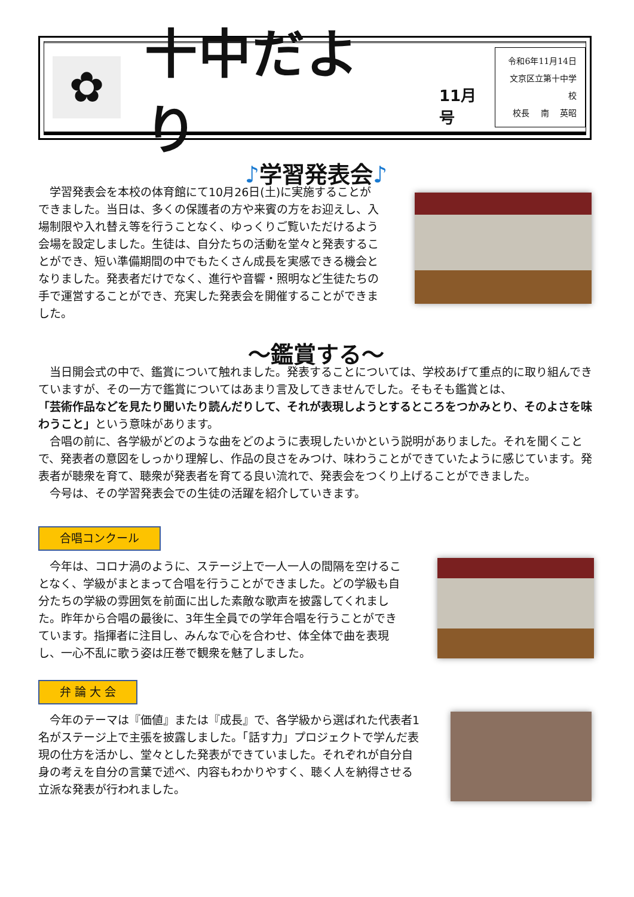✿
十中だより
11月号
令和6年11月14日
文京区立第十中学校
校長　 南　 英昭
♪学習発表会♪
　学習発表会を本校の体育館にて10月26日(土)に実施することができました。当日は、多くの保護者の方や来賓の方をお迎えし、入場制限や入れ替え等を行うことなく、ゆっくりご覧いただけるよう会場を設定しました。生徒は、自分たちの活動を堂々と発表することができ、短い準備期間の中でもたくさん成長を実感できる機会となりました。発表者だけでなく、進行や音響・照明など生徒たちの手で運営することができ、充実した発表会を開催することができました。
～鑑賞する～
　当日開会式の中で、鑑賞について触れました。発表することについては、学校あげて重点的に取り組んできていますが、その一方で鑑賞についてはあまり言及してきませんでした。そもそも鑑賞とは、
「芸術作品などを見たり聞いたり読んだりして、それが表現しようとするところをつかみとり、そのよさを味わうこと」という意味があります。
　合唱の前に、各学級がどのような曲をどのように表現したいかという説明がありました。それを聞くことで、発表者の意図をしっかり理解し、作品の良さをみつけ、味わうことができていたように感じています。発表者が聴衆を育て、聴衆が発表者を育てる良い流れで、発表会をつくり上げることができました。
　今号は、その学習発表会での生徒の活躍を紹介していきます。
合唱コンクール
　今年は、コロナ渦のように、ステージ上で一人一人の間隔を空けることなく、学級がまとまって合唱を行うことができました。どの学級も自分たちの学級の雰囲気を前面に出した素敵な歌声を披露してくれました。昨年から合唱の最後に、3年生全員での学年合唱を行うことができています。指揮者に注目し、みんなで心を合わせ、体全体で曲を表現し、一心不乱に歌う姿は圧巻で観衆を魅了しました。
弁 論 大 会
　今年のテーマは『価値』または『成長』で、各学級から選ばれた代表者1名がステージ上で主張を披露しました。「話す力」プロジェクトで学んだ表現の仕方を活かし、堂々とした発表ができていました。それぞれが自分自身の考えを自分の言葉で述べ、内容もわかりやすく、聴く人を納得させる立派な発表が行われました。